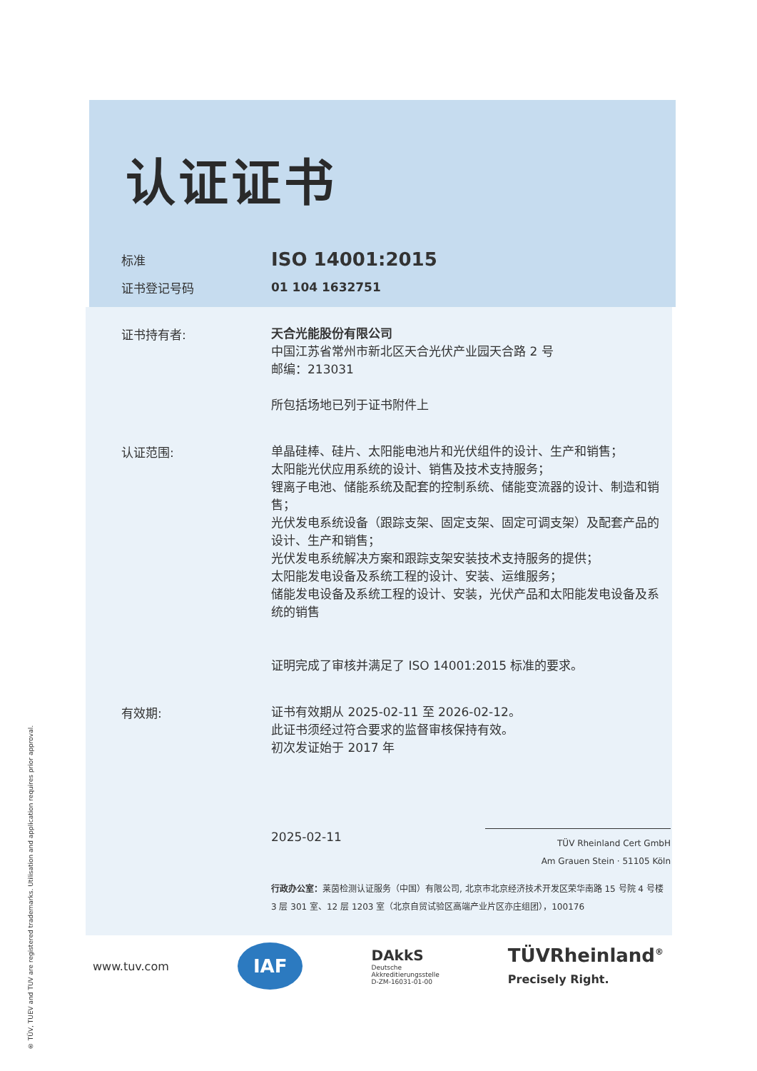® TÜV, TUEV and TUV are registered trademarks. Utilisation and application requires prior approval.
认证证书
标准
ISO 14001:2015
证书登记号码
01 104 1632751
证书持有者:
天合光能股份有限公司
中国江苏省常州市新北区天合光伏产业园天合路 2 号
邮编：213031
所包括场地已列于证书附件上
认证范围:
单晶硅棒、硅片、太阳能电池片和光伏组件的设计、生产和销售；
太阳能光伏应用系统的设计、销售及技术支持服务；
锂离子电池、储能系统及配套的控制系统、储能变流器的设计、制造和销售；
光伏发电系统设备（跟踪支架、固定支架、固定可调支架）及配套产品的设计、生产和销售；
光伏发电系统解决方案和跟踪支架安装技术支持服务的提供；
太阳能发电设备及系统工程的设计、安装、运维服务；
储能发电设备及系统工程的设计、安装，光伏产品和太阳能发电设备及系统的销售
证明完成了审核并满足了 ISO 14001:2015 标准的要求。
有效期:
证书有效期从 2025-02-11 至 2026-02-12。
此证书须经过符合要求的监督审核保持有效。
初次发证始于 2017 年
2025-02-11 TÜV Rheinland Cert GmbH
Am Grauen Stein · 51105 Köln
行政办公室：莱茵检测认证服务（中国）有限公司, 北京市北京经济技术开发区荣华南路 15 号院 4 号楼 3 层 301 室、12 层 1203 室（北京自贸试验区高端产业片区亦庄组团），100176
www.tuv.com IAF DAkkS
Deutsche
Akkreditierungsstelle
D-ZM-16031-01-00 TÜVRheinland<sup>®</sup>
Precisely Right.